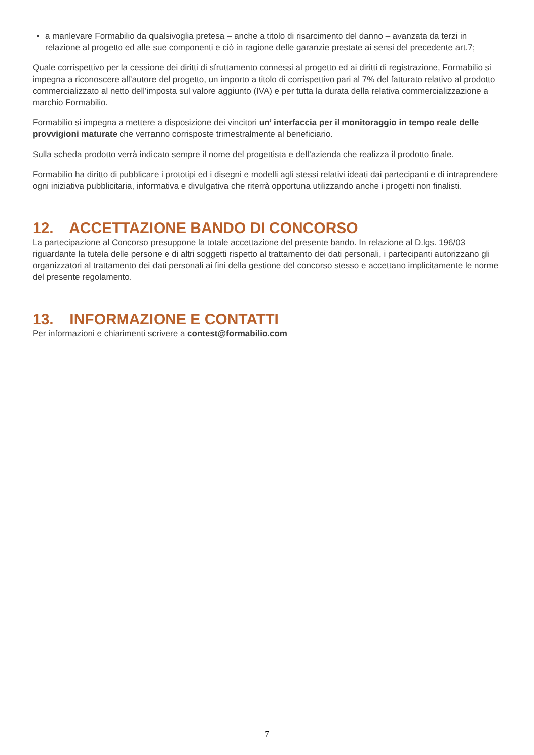a manlevare Formabilio da qualsivoglia pretesa – anche a titolo di risarcimento del danno – avanzata da terzi in relazione al progetto ed alle sue componenti e ciò in ragione delle garanzie prestate ai sensi del precedente art.7;
Quale corrispettivo per la cessione dei diritti di sfruttamento connessi al progetto ed ai diritti di registrazione, Formabilio si impegna a riconoscere all’autore del progetto, un importo a titolo di corrispettivo pari al 7% del fatturato relativo al prodotto commercializzato al netto dell’imposta sul valore aggiunto (IVA) e per tutta la durata della relativa commercializzazione a marchio Formabilio.
Formabilio si impegna a mettere a disposizione dei vincitori un’ interfaccia per il monitoraggio in tempo reale delle provvigioni maturate che verranno corrisposte trimestralmente al beneficiario.
Sulla scheda prodotto verrà indicato sempre il nome del progettista e dell’azienda che realizza il prodotto finale.
Formabilio ha diritto di pubblicare i prototipi ed i disegni e modelli agli stessi relativi ideati dai partecipanti e di intraprendere ogni iniziativa pubblicitaria, informativa e divulgativa che riterrà opportuna utilizzando anche i progetti non finalisti.
12. ACCETTAZIONE BANDO DI CONCORSO
La partecipazione al Concorso presuppone la totale accettazione del presente bando. In relazione al D.lgs. 196/03 riguardante la tutela delle persone e di altri soggetti rispetto al trattamento dei dati personali, i partecipanti autorizzano gli organizzatori al trattamento dei dati personali ai fini della gestione del concorso stesso e accettano implicitamente le norme del presente regolamento.
13. INFORMAZIONE E CONTATTI
Per informazioni e chiarimenti scrivere a contest@formabilio.com
7